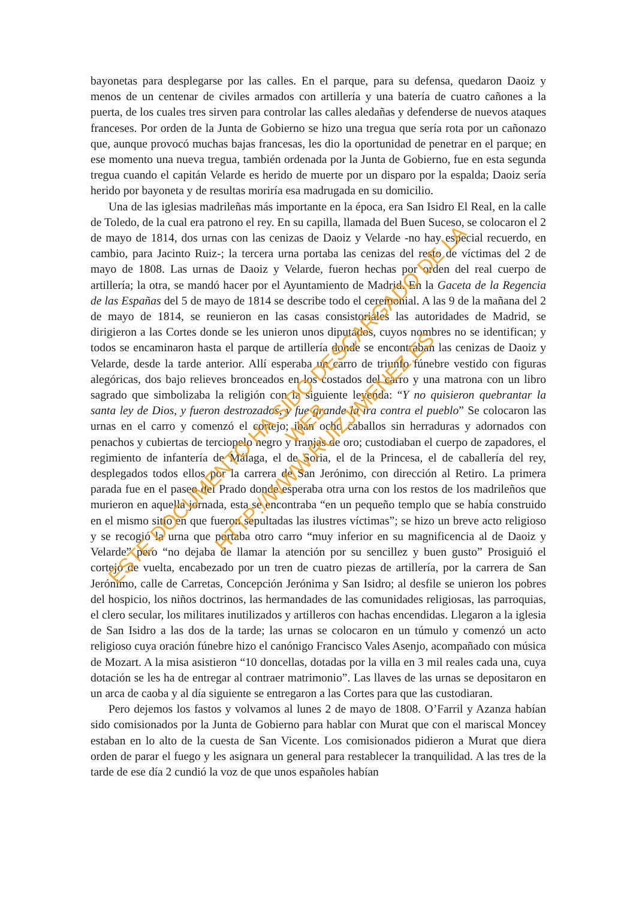bayonetas para desplegarse por las calles. En el parque, para su defensa, quedaron Daoiz y menos de un centenar de civiles armados con artillería y una batería de cuatro cañones a la puerta, de los cuales tres sirven para controlar las calles aledañas y defenderse de nuevos ataques franceses. Por orden de la Junta de Gobierno se hizo una tregua que sería rota por un cañonazo que, aunque provocó muchas bajas francesas, les dio la oportunidad de penetrar en el parque; en ese momento una nueva tregua, también ordenada por la Junta de Gobierno, fue en esta segunda tregua cuando el capitán Velarde es herido de muerte por un disparo por la espalda; Daoiz sería herido por bayoneta y de resultas moriría esa madrugada en su domicilio.
Una de las iglesias madrileñas más importante en la época, era San Isidro El Real, en la calle de Toledo, de la cual era patrono el rey. En su capilla, llamada del Buen Suceso, se colocaron el 2 de mayo de 1814, dos urnas con las cenizas de Daoiz y Velarde -no hay especial recuerdo, en cambio, para Jacinto Ruiz-; la tercera urna portaba las cenizas del resto de víctimas del 2 de mayo de 1808. Las urnas de Daoiz y Velarde, fueron hechas por orden del real cuerpo de artillería; la otra, se mandó hacer por el Ayuntamiento de Madrid. En la Gaceta de la Regencia de las Españas del 5 de mayo de 1814 se describe todo el ceremonial. A las 9 de la mañana del 2 de mayo de 1814, se reunieron en las casas consistoriales las autoridades de Madrid, se dirigieron a las Cortes donde se les unieron unos diputados, cuyos nombres no se identifican; y todos se encaminaron hasta el parque de artillería donde se encontraban las cenizas de Daoiz y Velarde, desde la tarde anterior. Allí esperaba un carro de triunfo fúnebre vestido con figuras alegóricas, dos bajo relieves bronceados en los costados del carro y una matrona con un libro sagrado que simbolizaba la religión con la siguiente leyenda: “Y no quisieron quebrantar la santa ley de Dios, y fueron destrozados, y fue grande la ira contra el pueblo” Se colocaron las urnas en el carro y comenzó el cortejo; iban ocho caballos sin herraduras y adornados con penachos y cubiertas de terciopelo negro y franjas de oro; custodiaban el cuerpo de zapadores, el regimiento de infantería de Málaga, el de Soria, el de la Princesa, el de caballería del rey, desplegados todos ellos por la carrera de San Jerónimo, con dirección al Retiro. La primera parada fue en el paseo del Prado donde esperaba otra urna con los restos de los madrileños que murieron en aquella jornada, esta se encontraba “en un pequeño templo que se había construido en el mismo sitio en que fueron sepultadas las ilustres víctimas”; se hizo un breve acto religioso y se recogió la urna que portaba otro carro “muy inferior en su magnificencia al de Daoiz y Velarde” pero “no dejaba de llamar la atención por su sencillez y buen gusto” Prosiguió el cortejo de vuelta, encabezado por un tren de cuatro piezas de artillería, por la carrera de San Jerónimo, calle de Carretas, Concepción Jerónima y San Isidro; al desfile se unieron los pobres del hospicio, los niños doctrinos, las hermandades de las comunidades religiosas, las parroquias, el clero secular, los militares inutilizados y artilleros con hachas encendidas. Llegaron a la iglesia de San Isidro a las dos de la tarde; las urnas se colocaron en un túmulo y comenzó un acto religioso cuya oración fúnebre hizo el canónigo Francisco Vales Asenjo, acompañado con música de Mozart. A la misa asistieron “10 doncellas, dotadas por la villa en 3 mil reales cada una, cuya dotación se les ha de entregar al contraer matrimonio”. Las llaves de las urnas se depositaron en un arca de caoba y al día siguiente se entregaron a las Cortes para que las custodiaran.
Pero dejemos los fastos y volvamos al lunes 2 de mayo de 1808. O’Farril y Azanza habían sido comisionados por la Junta de Gobierno para hablar con Murat que con el mariscal Moncey estaban en lo alto de la cuesta de San Vicente. Los comisionados pidieron a Murat que diera orden de parar el fuego y les asignara un general para restablecer la tranquilidad. A las tres de la tarde de ese día 2 cundió la voz de que unos españoles habían
ESTE DOCUMENTO HA SIDO DESCARGADO DE LA WEB
HTTP://WWW.RUIZJIMENEZ.ES